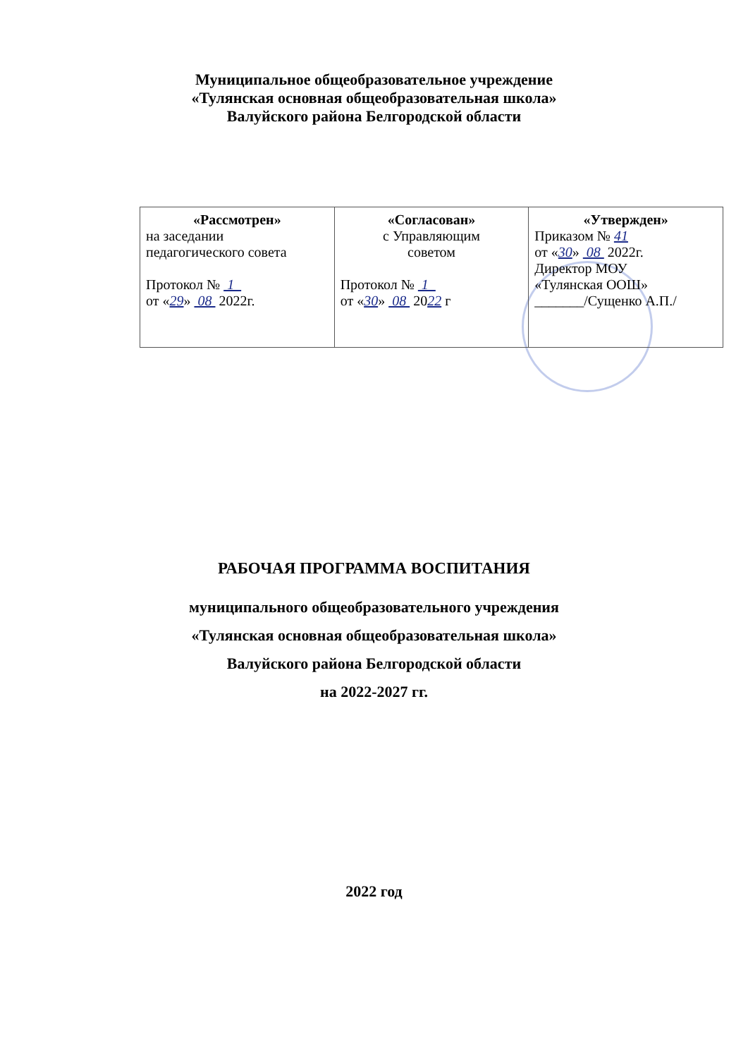Муниципальное общеобразовательное учреждение
«Тулянская основная общеобразовательная школа»
Валуйского района Белгородской области
| «Рассмотрен» на заседании педагогического совета Протокол № 1 от « 29 » 08 2022г. | «Согласован» с Управляющим советом Протокол № 1 от « 30 » 08 20 22 г | «Утвержден» Приказом № 41 от « 30 » 08 2022г. Директор МОУ «Тулянская ООШ» _______/Сущенко А.П./ |
РАБОЧАЯ ПРОГРАММА ВОСПИТАНИЯ
муниципального общеобразовательного учреждения
«Тулянская основная общеобразовательная школа»
Валуйского района Белгородской области
на 2022-2027 гг.
2022 год